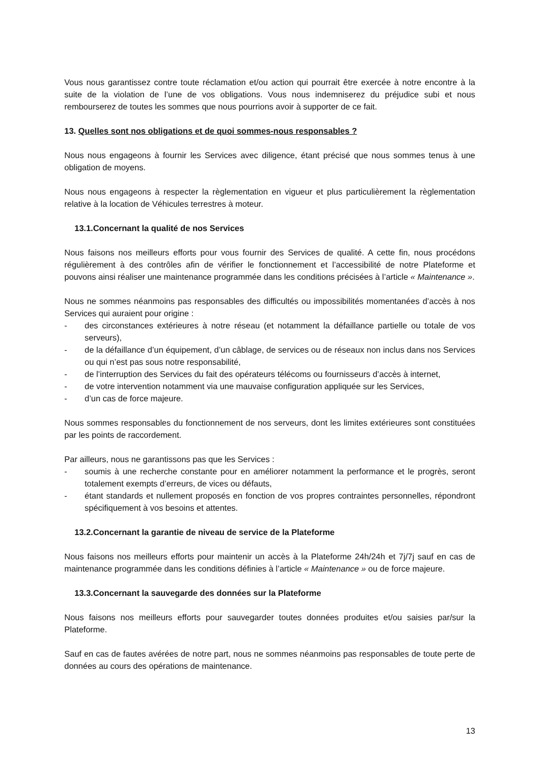Vous nous garantissez contre toute réclamation et/ou action qui pourrait être exercée à notre encontre à la suite de la violation de l’une de vos obligations. Vous nous indemniserez du préjudice subi et nous rembourserez de toutes les sommes que nous pourrions avoir à supporter de ce fait.
13. Quelles sont nos obligations et de quoi sommes-nous responsables ?
Nous nous engageons à fournir les Services avec diligence, étant précisé que nous sommes tenus à une obligation de moyens.
Nous nous engageons à respecter la règlementation en vigueur et plus particulièrement la règlementation relative à la location de Véhicules terrestres à moteur.
13.1.Concernant la qualité de nos Services
Nous faisons nos meilleurs efforts pour vous fournir des Services de qualité. A cette fin, nous procédons régulièrement à des contrôles afin de vérifier le fonctionnement et l’accessibilité de notre Plateforme et pouvons ainsi réaliser une maintenance programmée dans les conditions précisées à l’article « Maintenance ».
Nous ne sommes néanmoins pas responsables des difficultés ou impossibilités momentanées d’accès à nos Services qui auraient pour origine :
- des circonstances extérieures à notre réseau (et notamment la défaillance partielle ou totale de vos serveurs),
- de la défaillance d’un équipement, d’un câblage, de services ou de réseaux non inclus dans nos Services ou qui n’est pas sous notre responsabilité,
- de l’interruption des Services du fait des opérateurs télécoms ou fournisseurs d’accès à internet,
- de votre intervention notamment via une mauvaise configuration appliquée sur les Services,
- d’un cas de force majeure.
Nous sommes responsables du fonctionnement de nos serveurs, dont les limites extérieures sont constituées par les points de raccordement.
Par ailleurs, nous ne garantissons pas que les Services :
- soumis à une recherche constante pour en améliorer notamment la performance et le progrès, seront totalement exempts d’erreurs, de vices ou défauts,
- étant standards et nullement proposés en fonction de vos propres contraintes personnelles, répondront spécifiquement à vos besoins et attentes.
13.2.Concernant la garantie de niveau de service de la Plateforme
Nous faisons nos meilleurs efforts pour maintenir un accès à la Plateforme 24h/24h et 7j/7j sauf en cas de maintenance programmée dans les conditions définies à l’article « Maintenance » ou de force majeure.
13.3.Concernant la sauvegarde des données sur la Plateforme
Nous faisons nos meilleurs efforts pour sauvegarder toutes données produites et/ou saisies par/sur la Plateforme.
Sauf en cas de fautes avérées de notre part, nous ne sommes néanmoins pas responsables de toute perte de données au cours des opérations de maintenance.
13